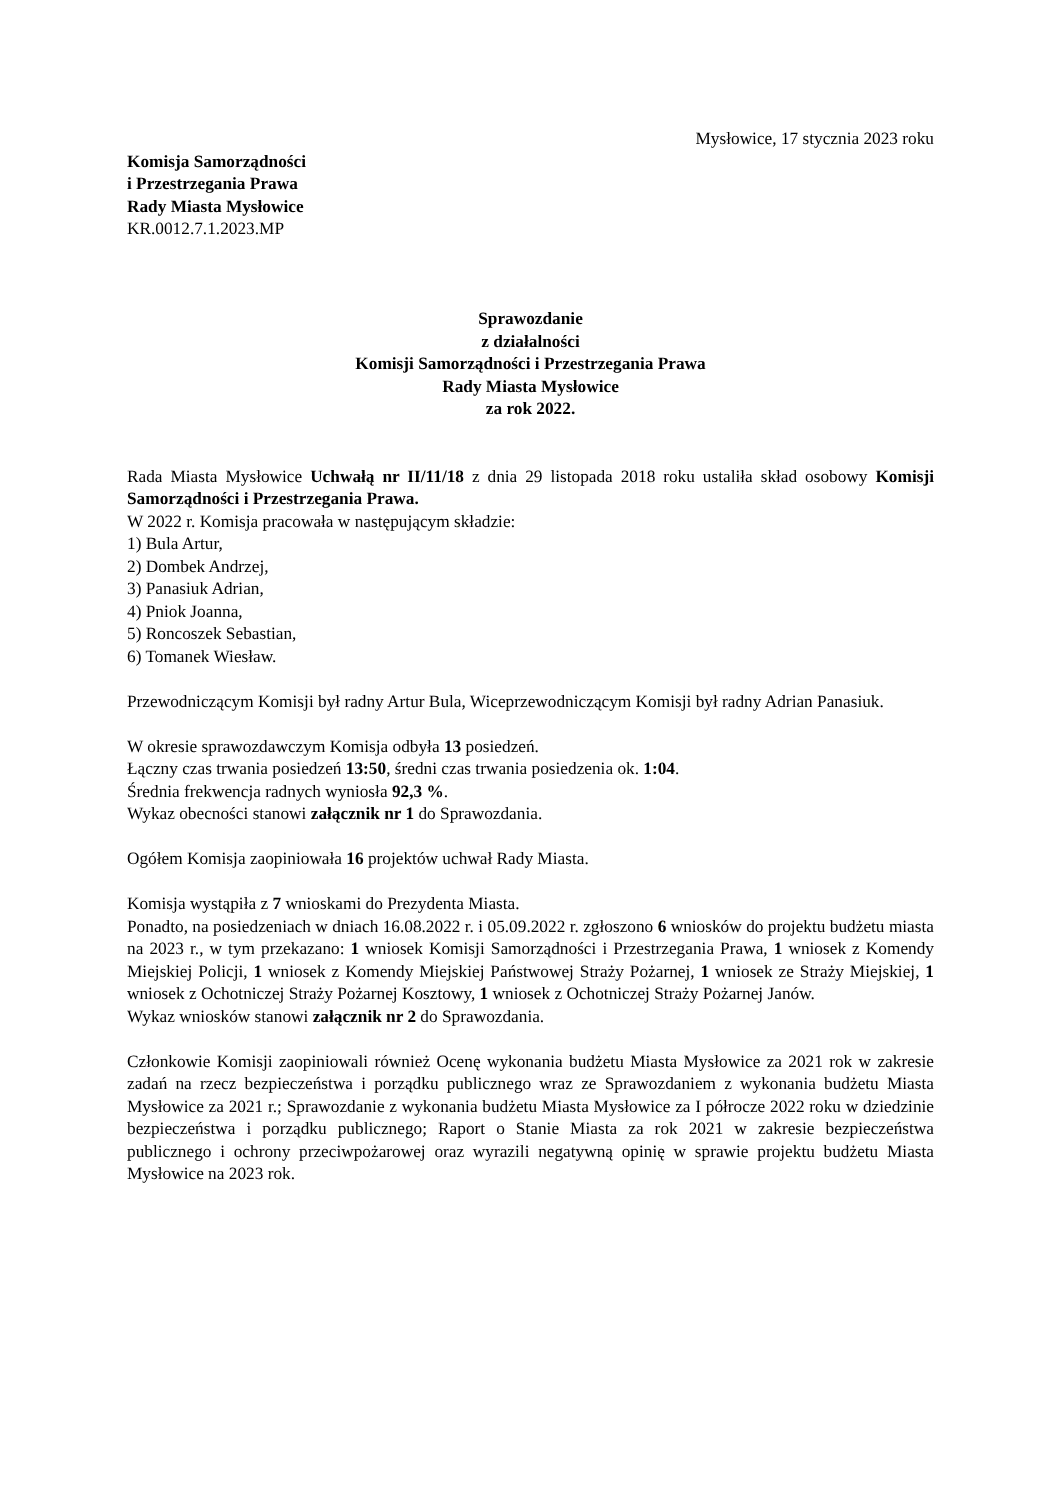Mysłowice, 17 stycznia 2023 roku
Komisja Samorządności
i Przestrzegania Prawa
Rady Miasta Mysłowice
KR.0012.7.1.2023.MP
Sprawozdanie
z działalności
Komisji Samorządności i Przestrzegania Prawa
Rady Miasta Mysłowice
za rok 2022.
Rada Miasta Mysłowice Uchwałą nr II/11/18 z dnia 29 listopada 2018 roku ustaliła skład osobowy Komisji Samorządności i Przestrzegania Prawa.
W 2022 r. Komisja pracowała w następującym składzie:
1) Bula Artur,
2) Dombek Andrzej,
3) Panasiuk Adrian,
4) Pniok Joanna,
5) Roncoszek Sebastian,
6) Tomanek Wiesław.
Przewodniczącym Komisji był radny Artur Bula, Wiceprzewodniczącym Komisji był radny Adrian Panasiuk.
W okresie sprawozdawczym Komisja odbyła 13 posiedzeń.
Łączny czas trwania posiedzeń 13:50, średni czas trwania posiedzenia ok. 1:04.
Średnia frekwencja radnych wyniosła 92,3 %.
Wykaz obecności stanowi załącznik nr 1 do Sprawozdania.
Ogółem Komisja zaopiniowała 16 projektów uchwał Rady Miasta.
Komisja wystąpiła z 7 wnioskami do Prezydenta Miasta.
Ponadto, na posiedzeniach w dniach 16.08.2022 r. i 05.09.2022 r. zgłoszono 6 wniosków do projektu budżetu miasta na 2023 r., w tym przekazano: 1 wniosek Komisji Samorządności i Przestrzegania Prawa, 1 wniosek z Komendy Miejskiej Policji, 1 wniosek z Komendy Miejskiej Państwowej Straży Pożarnej, 1 wniosek ze Straży Miejskiej, 1 wniosek z Ochotniczej Straży Pożarnej Kosztowy, 1 wniosek z Ochotniczej Straży Pożarnej Janów.
Wykaz wniosków stanowi załącznik nr 2 do Sprawozdania.
Członkowie Komisji zaopiniowali również Ocenę wykonania budżetu Miasta Mysłowice za 2021 rok w zakresie zadań na rzecz bezpieczeństwa i porządku publicznego wraz ze Sprawozdaniem z wykonania budżetu Miasta Mysłowice za 2021 r.; Sprawozdanie z wykonania budżetu Miasta Mysłowice za I półrocze 2022 roku w dziedzinie bezpieczeństwa i porządku publicznego; Raport o Stanie Miasta za rok 2021 w zakresie bezpieczeństwa publicznego i ochrony przeciwpożarowej oraz wyrazili negatywną opinię w sprawie projektu budżetu Miasta Mysłowice na 2023 rok.